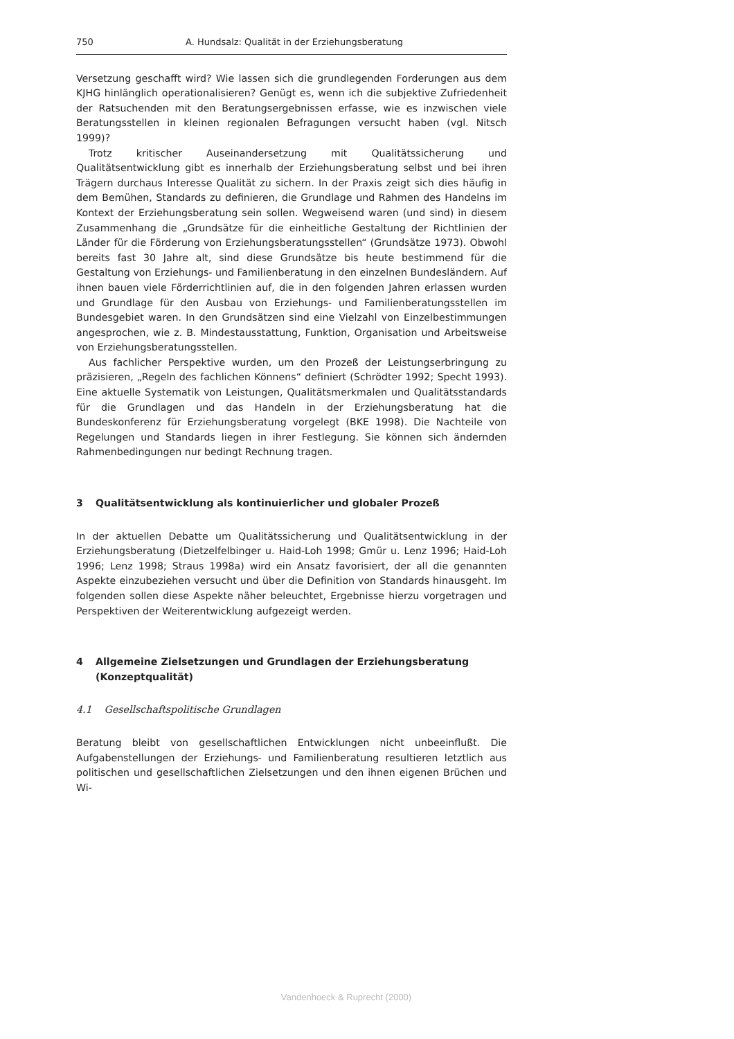750 A. Hundsalz: Qualität in der Erziehungsberatung
Versetzung geschafft wird? Wie lassen sich die grundlegenden Forderungen aus dem KJHG hinlänglich operationalisieren? Genügt es, wenn ich die subjektive Zufriedenheit der Ratsuchenden mit den Beratungsergebnissen erfasse, wie es inzwischen viele Beratungsstellen in kleinen regionalen Befragungen versucht haben (vgl. Nitsch 1999)?
Trotz kritischer Auseinandersetzung mit Qualitätssicherung und Qualitätsentwicklung gibt es innerhalb der Erziehungsberatung selbst und bei ihren Trägern durchaus Interesse Qualität zu sichern. In der Praxis zeigt sich dies häufig in dem Bemühen, Standards zu definieren, die Grundlage und Rahmen des Handelns im Kontext der Erziehungsberatung sein sollen. Wegweisend waren (und sind) in diesem Zusammenhang die „Grundsätze für die einheitliche Gestaltung der Richtlinien der Länder für die Förderung von Erziehungsberatungsstellen“ (Grundsätze 1973). Obwohl bereits fast 30 Jahre alt, sind diese Grundsätze bis heute bestimmend für die Gestaltung von Erziehungs- und Familienberatung in den einzelnen Bundesländern. Auf ihnen bauen viele Förderrichtlinien auf, die in den folgenden Jahren erlassen wurden und Grundlage für den Ausbau von Erziehungs- und Familienberatungsstellen im Bundesgebiet waren. In den Grundsätzen sind eine Vielzahl von Einzelbestimmungen angesprochen, wie z. B. Mindestausstattung, Funktion, Organisation und Arbeitsweise von Erziehungsberatungsstellen.
Aus fachlicher Perspektive wurden, um den Prozeß der Leistungserbringung zu präzisieren, „Regeln des fachlichen Könnens“ definiert (Schrödter 1992; Specht 1993). Eine aktuelle Systematik von Leistungen, Qualitätsmerkmalen und Qualitätsstandards für die Grundlagen und das Handeln in der Erziehungsberatung hat die Bundeskonferenz für Erziehungsberatung vorgelegt (BKE 1998). Die Nachteile von Regelungen und Standards liegen in ihrer Festlegung. Sie können sich ändernden Rahmenbedingungen nur bedingt Rechnung tragen.
3 Qualitätsentwicklung als kontinuierlicher und globaler Prozeß
In der aktuellen Debatte um Qualitätssicherung und Qualitätsentwicklung in der Erziehungsberatung (Dietzelfelbinger u. Haid-Loh 1998; Gmür u. Lenz 1996; Haid-Loh 1996; Lenz 1998; Straus 1998a) wird ein Ansatz favorisiert, der all die genannten Aspekte einzubeziehen versucht und über die Definition von Standards hinausgeht. Im folgenden sollen diese Aspekte näher beleuchtet, Ergebnisse hierzu vorgetragen und Perspektiven der Weiterentwicklung aufgezeigt werden.
4 Allgemeine Zielsetzungen und Grundlagen der Erziehungsberatung
(Konzeptqualität)
4.1 Gesellschaftspolitische Grundlagen
Beratung bleibt von gesellschaftlichen Entwicklungen nicht unbeeinflußt. Die Aufgabenstellungen der Erziehungs- und Familienberatung resultieren letztlich aus politischen und gesellschaftlichen Zielsetzungen und den ihnen eigenen Brüchen und Wi-
Vandenhoeck & Ruprecht (2000)